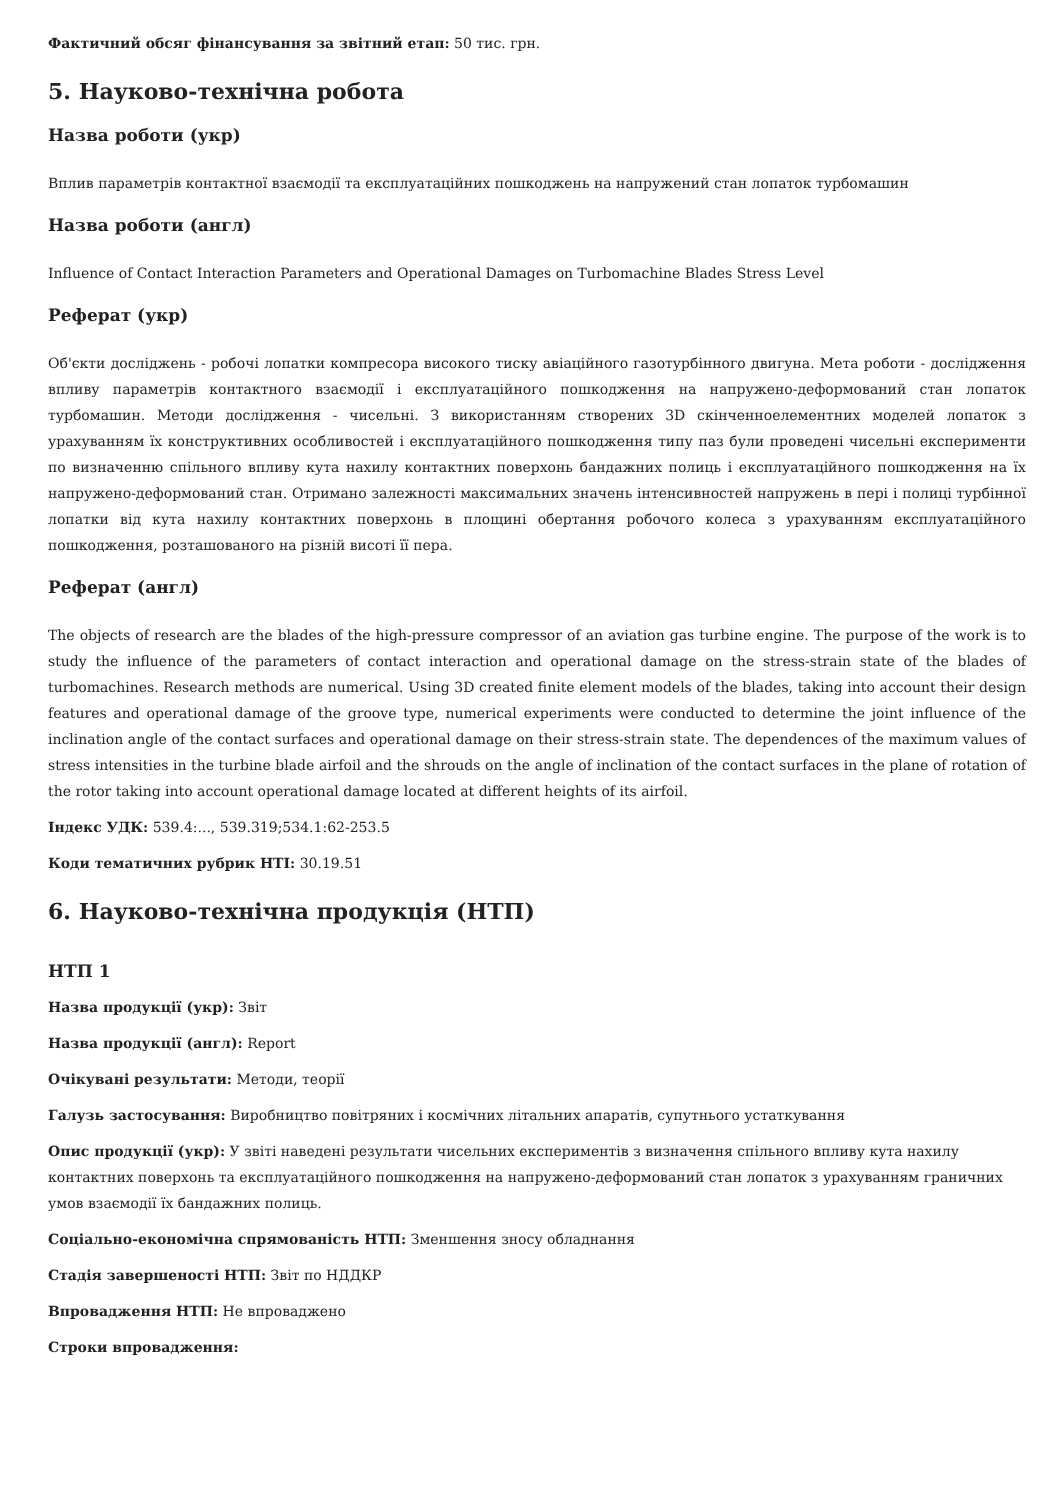Фактичний обсяг фінансування за звітний етап: 50 тис. грн.
5. Науково-технічна робота
Назва роботи (укр)
Вплив параметрів контактної взаємодії та експлуатаційних пошкоджень на напружений стан лопаток турбомашин
Назва роботи (англ)
Influence of Contact Interaction Parameters and Operational Damages on Turbomachine Blades Stress Level
Реферат (укр)
Об'єкти досліджень - робочі лопатки компресора високого тиску авіаційного газотурбінного двигуна. Мета роботи - дослідження впливу параметрів контактного взаємодії і експлуатаційного пошкодження на напружено-деформований стан лопаток турбомашин. Методи дослідження - чисельні. З використанням створених 3D скінченноелементних моделей лопаток з урахуванням їх конструктивних особливостей і експлуатаційного пошкодження типу паз були проведені чисельні експерименти по визначенню спільного впливу кута нахилу контактних поверхонь бандажних полиць і експлуатаційного пошкодження на їх напружено-деформований стан. Отримано залежності максимальних значень інтенсивностей напружень в пері і полиці турбінної лопатки від кута нахилу контактних поверхонь в площині обертання робочого колеса з урахуванням експлуатаційного пошкодження, розташованого на різній висоті її пера.
Реферат (англ)
The objects of research are the blades of the high-pressure compressor of an aviation gas turbine engine. The purpose of the work is to study the influence of the parameters of contact interaction and operational damage on the stress-strain state of the blades of turbomachines. Research methods are numerical. Using 3D created finite element models of the blades, taking into account their design features and operational damage of the groove type, numerical experiments were conducted to determine the joint influence of the inclination angle of the contact surfaces and operational damage on their stress-strain state. The dependences of the maximum values of stress intensities in the turbine blade airfoil and the shrouds on the angle of inclination of the contact surfaces in the plane of rotation of the rotor taking into account operational damage located at different heights of its airfoil.
Індекс УДК: 539.4:..., 539.319;534.1:62-253.5
Коди тематичних рубрик НТІ: 30.19.51
6. Науково-технічна продукція (НТП)
НТП 1
Назва продукції (укр): Звіт
Назва продукції (англ): Report
Очікувані результати: Методи, теорії
Галузь застосування: Виробництво повітряних і космічних літальних апаратів, супутнього устаткування
Опис продукції (укр): У звіті наведені результати чисельних експериментів з визначення спільного впливу кута нахилу контактних поверхонь та експлуатаційного пошкодження на напружено-деформований стан лопаток з урахуванням граничних умов взаємодії їх бандажних полиць.
Соціально-економічна спрямованість НТП: Зменшення зносу обладнання
Стадія завершеності НТП: Звіт по НДДКР
Впровадження НТП: Не впроваджено
Строки впровадження: